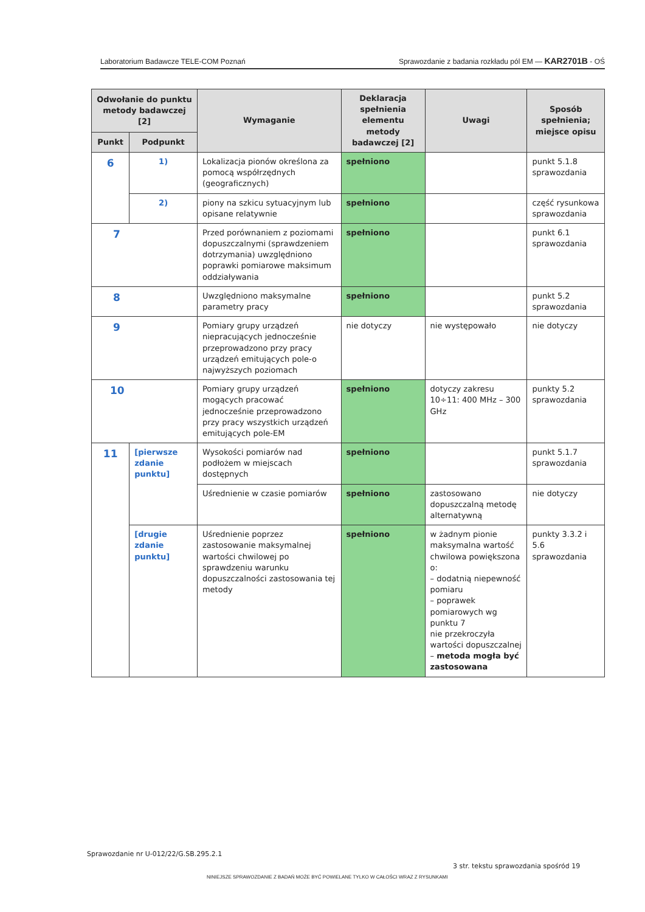Laboratorium Badawcze TELE-COM Poznań Sprawozdanie z badania rozkładu pól EM — KAR2701B - OŚ
| Odwołanie do punktu metody badawczej [2] | | Wymaganie | Deklaracja spełnienia elementu metody badawczej [2] | Uwagi | Sposób spełnienia; miejsce opisu |
| --- | --- | --- | --- | --- | --- |
| Punkt | Podpunkt | | | | |
| 6 | 1) | Lokalizacja pionów określona za pomocą współrzędnych (geograficznych) | spełniono | | punkt 5.1.8 sprawozdania |
| | 2) | piony na szkicu sytuacyjnym lub opisane relatywnie | spełniono | | część rysunkowa sprawozdania |
| 7 | | Przed porównaniem z poziomami dopuszczalnymi (sprawdzeniem dotrzymania) uwzględniono poprawki pomiarowe maksimum oddziaływania | spełniono | | punkt 6.1 sprawozdania |
| 8 | | Uwzględniono maksymalne parametry pracy | spełniono | | punkt 5.2 sprawozdania |
| 9 | | Pomiary grupy urządzeń niepracujących jednocześnie przeprowadzono przy pracy urządzeń emitujących pole-o najwyższych poziomach | nie dotyczy | nie występowało | nie dotyczy |
| 10 | | Pomiary grupy urządzeń mogących pracować jednocześnie przeprowadzono przy pracy wszystkich urządzeń emitujących pole-EM | spełniono | dotyczy zakresu 10÷11: 400 MHz – 300 GHz | punkty 5.2 sprawozdania |
| 11 | [pierwsze zdanie punktu] | Wysokości pomiarów nad podłożem w miejscach dostępnych | spełniono | | punkt 5.1.7 sprawozdania |
| | | Uśrednienie w czasie pomiarów | spełniono | zastosowano dopuszczalną metodę alternatywną | nie dotyczy |
| | [drugie zdanie punktu] | Uśrednienie poprzez zastosowanie maksymalnej wartości chwilowej po sprawdzeniu warunku dopuszczalności zastosowania tej metody | spełniono | w żadnym pionie maksymalna wartość chwilowa powiększona o: – dodatnią niepewność pomiaru – poprawek pomiarowych wg punktu 7 nie przekroczyła wartości dopuszczalnej – metoda mogła być zastosowana | punkty 3.3.2 i 5.6 sprawozdania |
Sprawozdanie nr U-012/22/G.SB.295.2.1
3 str. tekstu sprawozdania spośród 19
NINIEJSZE SPRAWOZDANIE Z BADAŃ MOŻE BYĆ POWIELANE TYLKO W CAŁOŚCI WRAZ Z RYSUNKAMI